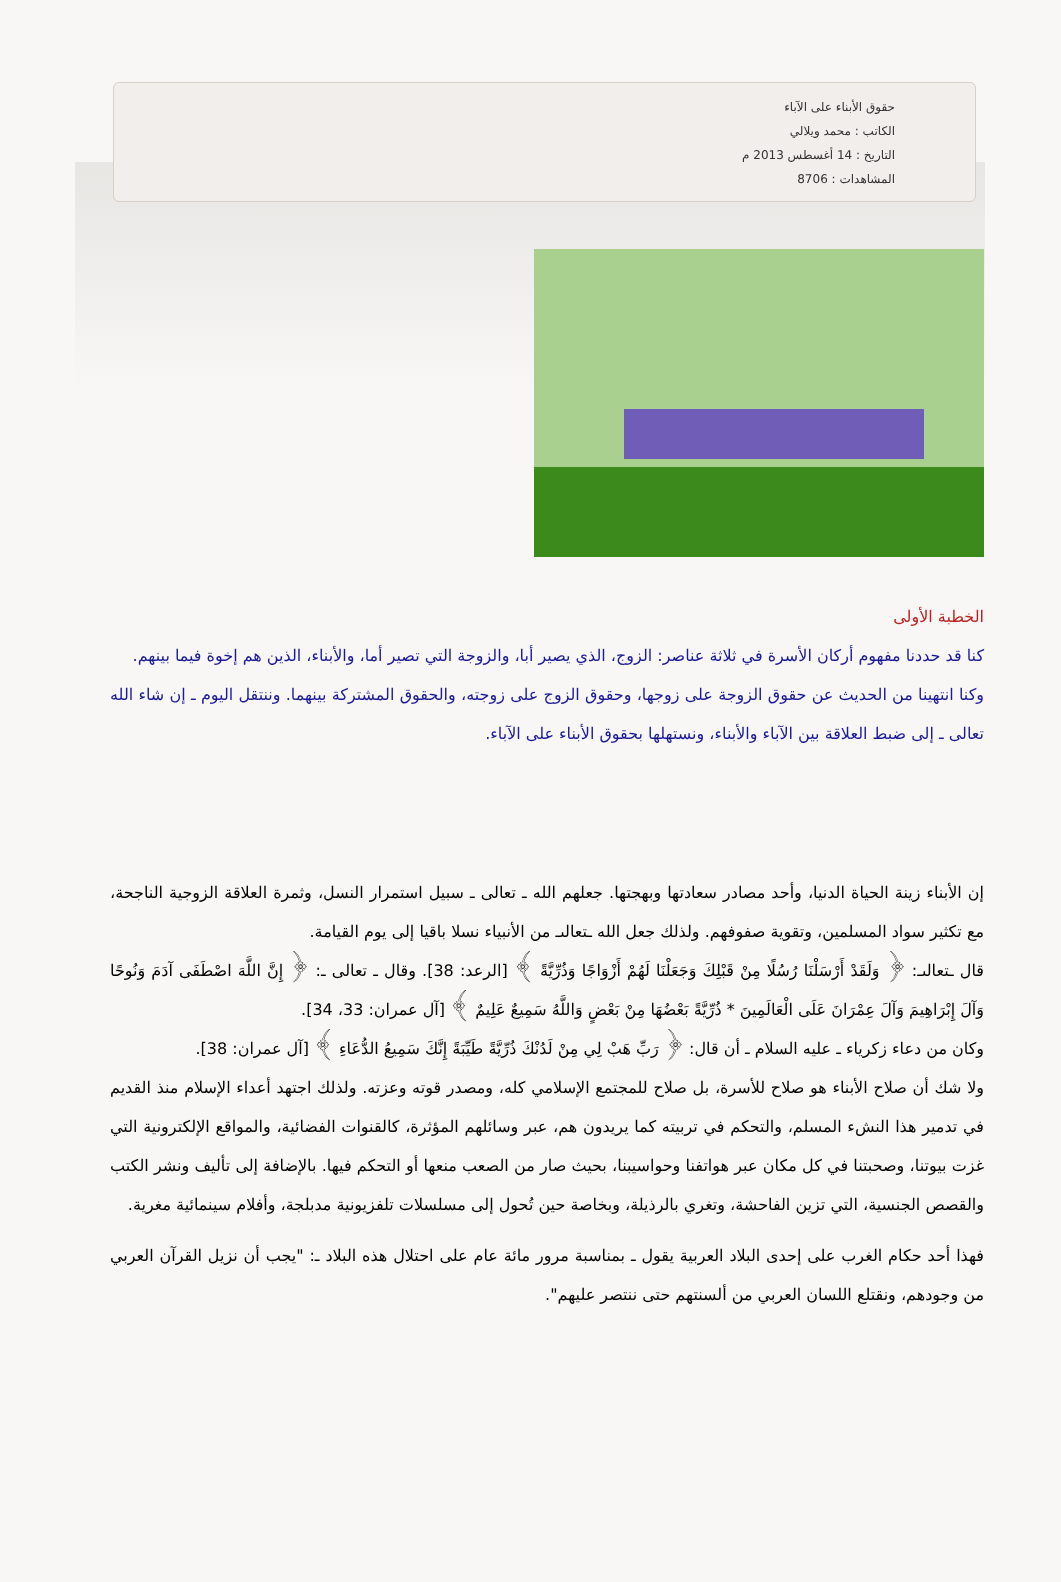حقوق الأبناء على الآباء
الكاتب : محمد ويلالي
التاريخ : 14 أغسطس 2013 م
المشاهدات : 8706
الخطبة الأولى
كنا قد حددنا مفهوم أركان الأسرة في ثلاثة عناصر: الزوج، الذي يصير أبا، والزوجة التي تصير أما، والأبناء، الذين هم إخوة فيما بينهم.
وكنا انتهينا من الحديث عن حقوق الزوجة على زوجها، وحقوق الزوج على زوجته، والحقوق المشتركة بينهما. وننتقل اليوم ـ إن شاء الله تعالى ـ إلى ضبط العلاقة بين الآباء والأبناء، ونستهلها بحقوق الأبناء على الآباء.
إن الأبناء زينة الحياة الدنيا، وأحد مصادر سعادتها وبهجتها. جعلهم الله ـ تعالى ـ سبيل استمرار النسل، وثمرة العلاقة الزوجية الناجحة، مع تكثير سواد المسلمين، وتقوية صفوفهم. ولذلك جعل الله ـتعالىـ من الأنبياء نسلا باقيا إلى يوم القيامة.
قال ـتعالىـ: ﴿ وَلَقَدْ أَرْسَلْنَا رُسُلًا مِنْ قَبْلِكَ وَجَعَلْنَا لَهُمْ أَزْوَاجًا وَذُرِّيَّةً ﴾ [الرعد: 38]. وقال ـ تعالى ـ: ﴿ إِنَّ اللَّهَ اصْطَفَى آدَمَ وَنُوحًا وَآلَ إِبْرَاهِيمَ وَآلَ عِمْرَانَ عَلَى الْعَالَمِينَ * ذُرِّيَّةً بَعْضُهَا مِنْ بَعْضٍ وَاللَّهُ سَمِيعٌ عَلِيمٌ ﴾ [آل عمران: 33، 34].
وكان من دعاء زكرياء ـ عليه السلام ـ أن قال: ﴿ رَبِّ هَبْ لِي مِنْ لَدُنْكَ ذُرِّيَّةً طَيِّبَةً إِنَّكَ سَمِيعُ الدُّعَاءِ ﴾ [آل عمران: 38].
ولا شك أن صلاح الأبناء هو صلاح للأسرة، بل صلاح للمجتمع الإسلامي كله، ومصدر قوته وعزته. ولذلك اجتهد أعداء الإسلام منذ القديم في تدمير هذا النشء المسلم، والتحكم في تربيته كما يريدون هم، عبر وسائلهم المؤثرة، كالقنوات الفضائية، والمواقع الإلكترونية التي غزت بيوتنا، وصحبتنا في كل مكان عبر هواتفنا وحواسيبنا، بحيث صار من الصعب منعها أو التحكم فيها. بالإضافة إلى تأليف ونشر الكتب والقصص الجنسية، التي تزين الفاحشة، وتغري بالرذيلة، وبخاصة حين تُحول إلى مسلسلات تلفزيونية مدبلجة، وأفلام سينمائية مغرية.
فهذا أحد حكام الغرب على إحدى البلاد العربية يقول ـ بمناسبة مرور مائة عام على احتلال هذه البلاد ـ: "يجب أن نزيل القرآن العربي من وجودهم، ونقتلع اللسان العربي من ألسنتهم حتى ننتصر عليهم".